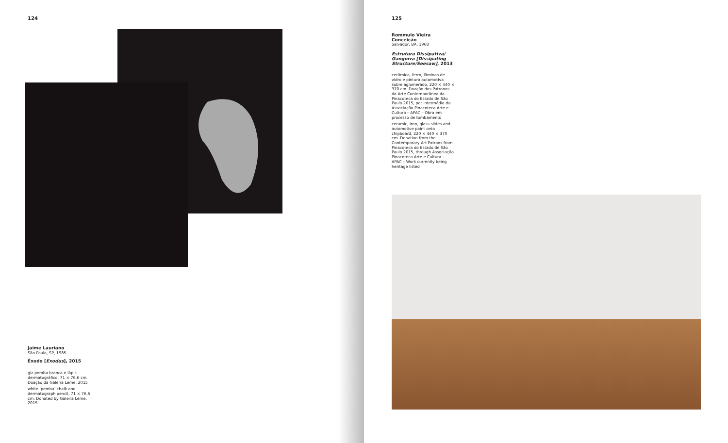124
Jaime Lauriano
São Paulo, SP, 1985
Êxodo [Exodus], 2015
giz pemba branca e lápis dermatográfico, 71 × 76,6 cm. Doação da Galeria Leme, 2015
white ‘pemba’ chalk and dermatograph pencil, 71 × 76,6 cm. Donated by Galeria Leme, 2015
125
Rommulo Vieira Conceição
Salvador, BA, 1968
Estrutura Dissipativa/ Gangorra [Dissipating Structure/Seesaw], 2013
cerâmica, ferro, lâminas de vidro e pintura automotiva sobre aglomerado, 220 × 440 × 370 cm. Doação dos Patronos da Arte Contemporânea da Pinacoteca do Estado de São Paulo 2015, por intermédio da Associação Pinacoteca Arte e Cultura – APAC – Obra em processo de tombamento
ceramic, iron, glass slides and automotive paint onto chipboard, 220 × 440 × 370 cm. Donation from the Contemporary Art Patrons from Pinacoteca do Estado de São Paulo 2015, through Associação Pinacoteca Arte e Cultura – APAC – Work currently being heritage listed